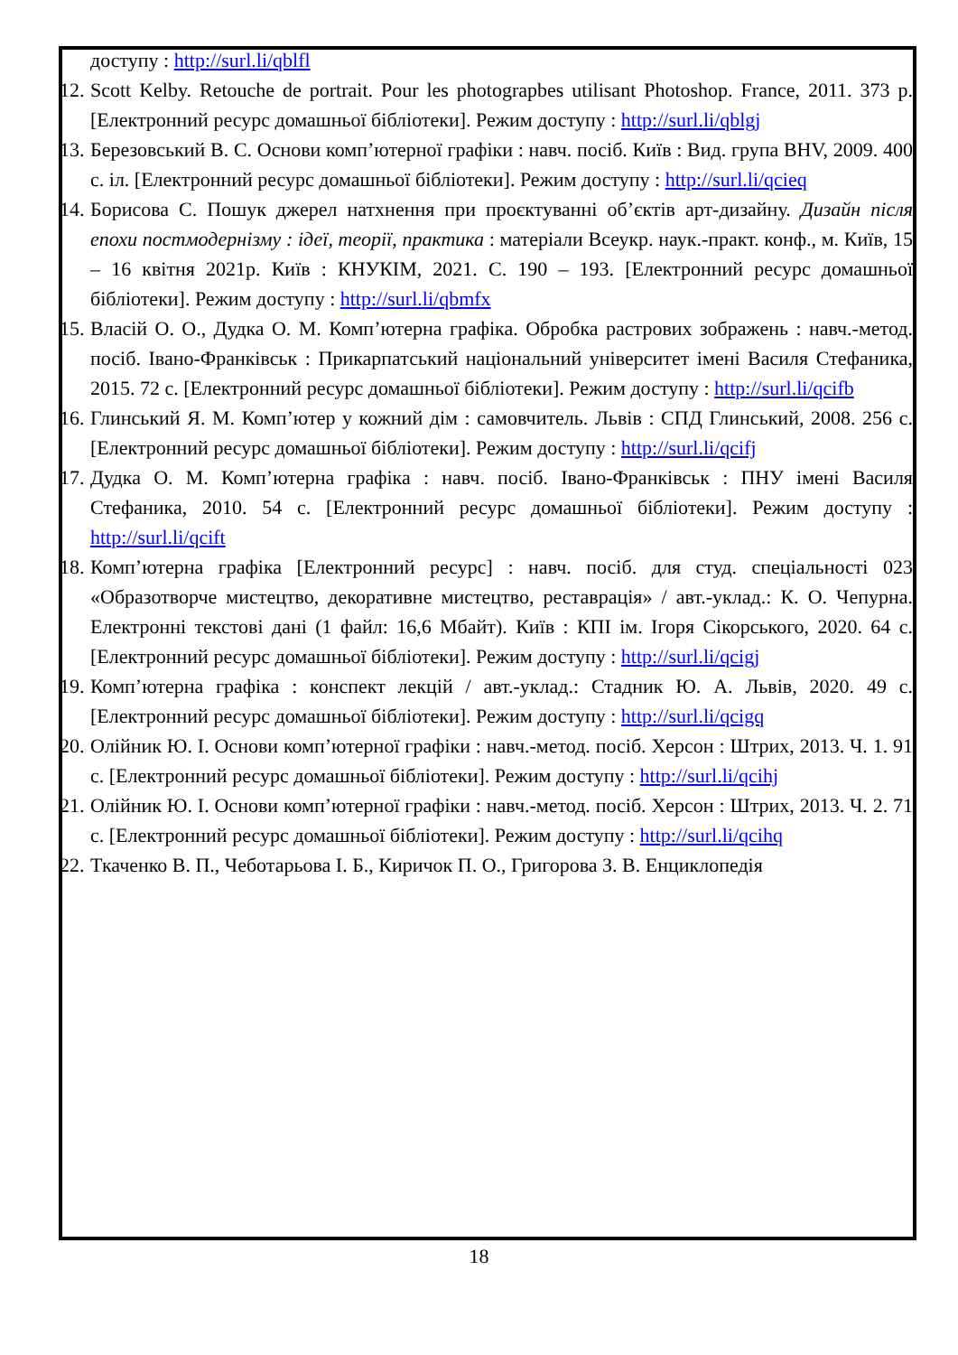доступу : http://surl.li/qblfl
12.
Scott Kelby. Retouche de portrait. Pour les photograpbes utilisant Photoshop. France, 2011. 373 p. [Електронний ресурс домашньої бібліотеки]. Режим доступу : http://surl.li/qblgj
13.
Березовський В. С. Основи комп’ютерної графіки : навч. посіб. Київ : Вид. група BHV, 2009. 400 с. іл. [Електронний ресурс домашньої бібліотеки]. Режим доступу : http://surl.li/qcieq
14.
Борисова С. Пошук джерел натхнення при проєктуванні об’єктів арт-дизайну. Дизайн після епохи постмодернізму : ідеї, теорії, практика : матеріали Всеукр. наук.-практ. конф., м. Київ, 15 – 16 квітня 2021р. Київ : КНУКІМ, 2021. С. 190 – 193. [Електронний ресурс домашньої бібліотеки]. Режим доступу : http://surl.li/qbmfx
15.
Власій О. О., Дудка О. М. Комп’ютерна графіка. Обробка растрових зображень : навч.-метод. посіб. Івано-Франківськ : Прикарпатський національний університет імені Василя Стефаника, 2015. 72 с. [Електронний ресурс домашньої бібліотеки]. Режим доступу : http://surl.li/qcifb
16.
Глинський Я. М. Комп’ютер у кожний дім : самовчитель. Львів : СПД Глинський, 2008. 256 с. [Електронний ресурс домашньої бібліотеки]. Режим доступу : http://surl.li/qcifj
17.
Дудка О. М. Комп’ютерна графіка : навч. посіб. Івано-Франківськ : ПНУ імені Василя Стефаника, 2010. 54 с. [Електронний ресурс домашньої бібліотеки]. Режим доступу : http://surl.li/qcift
18.
Комп’ютерна графіка [Електронний ресурс] : навч. посіб. для студ. спеціальності 023 «Образотворче мистецтво, декоративне мистецтво, реставрація» / авт.-уклад.: К. О. Чепурна. Електронні текстові дані (1 файл: 16,6 Мбайт). Київ : КПІ ім. Ігоря Сікорського, 2020. 64 с. [Електронний ресурс домашньої бібліотеки]. Режим доступу : http://surl.li/qcigj
19.
Комп’ютерна графіка : конспект лекцій / авт.-уклад.: Стадник Ю. А. Львів, 2020. 49 с. [Електронний ресурс домашньої бібліотеки]. Режим доступу : http://surl.li/qcigq
20.
Олійник Ю. І. Основи комп’ютерної графіки : навч.-метод. посіб. Херсон : Штрих, 2013. Ч. 1. 91 с. [Електронний ресурс домашньої бібліотеки]. Режим доступу : http://surl.li/qcihj
21.
Олійник Ю. І. Основи комп’ютерної графіки : навч.-метод. посіб. Херсон : Штрих, 2013. Ч. 2. 71 с. [Електронний ресурс домашньої бібліотеки]. Режим доступу : http://surl.li/qcihq
22.
Ткаченко В. П., Чеботарьова І. Б., Киричок П. О., Григорова З. В. Енциклопедія
18